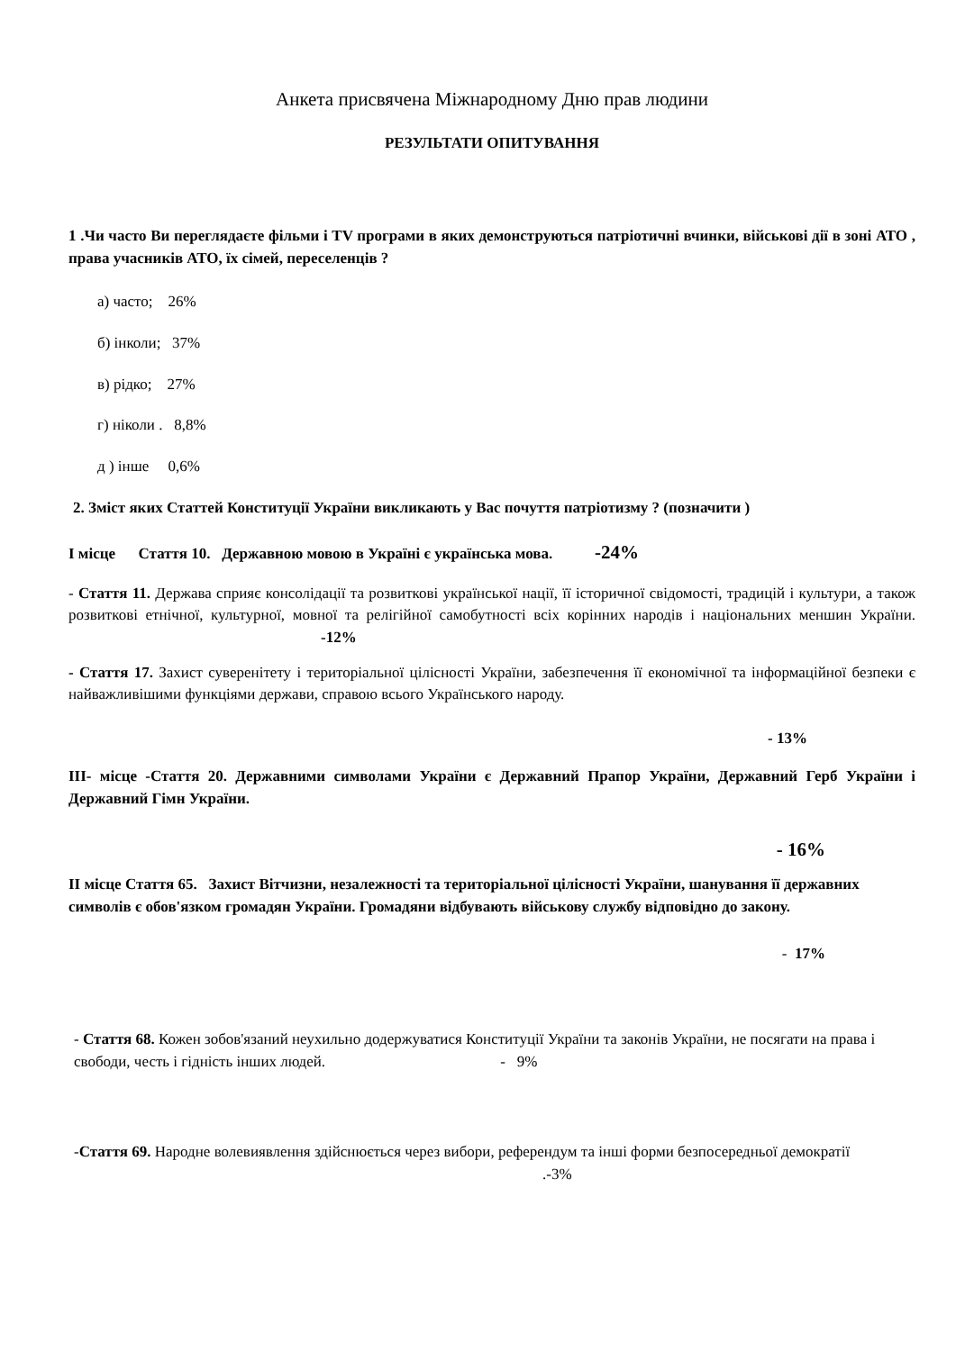Анкета присвячена Міжнародному Дню прав людини
РЕЗУЛЬТАТИ ОПИТУВАННЯ
1 .Чи часто Ви переглядаєте фільми і TV програми в яких демонструються патріотичні вчинки, військові дії в зоні АТО , права учасників АТО, їх сімей, переселенців ?
а) часто; 26%
б) інколи; 37%
в) рідко; 27%
г) ніколи . 8,8%
д ) інше 0,6%
2. Зміст яких Статтей Конституції України викликають у Вас почуття патріотизму ? (позначити )
І місце Стаття 10. Державною мовою в Україні є українська мова. -24%
- Стаття 11. Держава сприяє консолідації та розвиткові української нації, її історичної свідомості, традицій і культури, а також розвиткові етнічної, культурної, мовної та релігійної самобутності всіх корінних народів і національних меншин України. -12%
- Стаття 17. Захист суверенітету і територіальної цілісності України, забезпечення її економічної та інформаційної безпеки є найважливішими функціями держави, справою всього Українського народу.
- 13%
ІІІ- місце -Стаття 20. Державними символами України є Державний Прапор України, Державний Герб України і Державний Гімн України.
- 16%
ІІ місце Стаття 65. Захист Вітчизни, незалежності та територіальної цілісності України, шанування її державних символів є обов'язком громадян України. Громадяни відбувають військову службу відповідно до закону.
- 17%
- Стаття 68. Кожен зобов'язаний неухильно додержуватися Конституції України та законів України, не посягати на права і свободи, честь і гідність інших людей. - 9%
-Стаття 69. Народне волевиявлення здійснюється через вибори, референдум та інші форми безпосередньої демократії .-3%